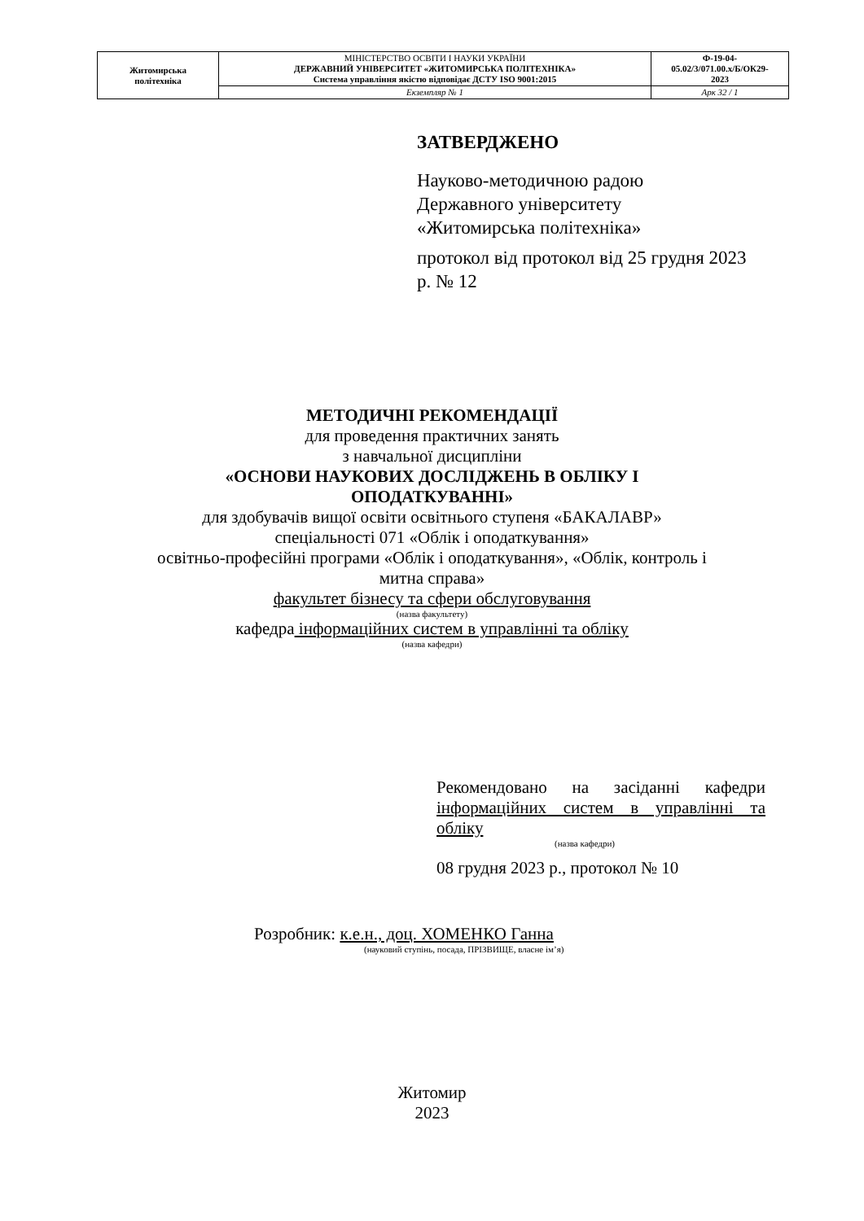| Житомирська політехніка | МІНІСТЕРСТВО ОСВІТИ І НАУКИ УКРАЇНИ ДЕРЖАВНИЙ УНІВЕРСИТЕТ «ЖИТОМИРСЬКА ПОЛІТЕХНІКА» Система управління якістю відповідає ДСТУ ISO 9001:2015 | Ф-19-04- 05.02/3/071.00.х/Б/ОК29- 2023 |
| | Екземпляр № 1 | Арк 32 / 1 |
ЗАТВЕРДЖЕНО
Науково-методичною радою
Державного університету
«Житомирська політехніка»
протокол від протокол від 25 грудня 2023 р. № 12
МЕТОДИЧНІ РЕКОМЕНДАЦІЇ
для проведення практичних занять
з навчальної дисципліни
«ОСНОВИ НАУКОВИХ ДОСЛІДЖЕНЬ В ОБЛІКУ І
ОПОДАТКУВАННІ»
для здобувачів вищої освіти освітнього ступеня «БАКАЛАВР»
спеціальності 071 «Облік і оподаткування»
освітньо-професійні програми «Облік і оподаткування», «Облік, контроль і
митна справа»
факультет бізнесу та сфери обслуговування
(назва факультету)
кафедра інформаційних систем в управлінні та обліку
(назва кафедри)
Рекомендовано на засіданні кафедри інформаційних систем в управлінні та обліку
(назва кафедри)
08 грудня 2023 р., протокол № 10
Розробник: к.е.н., доц. ХОМЕНКО Ганна
(науковий ступінь, посада, ПРІЗВИЩЕ, власне ім’я)
Житомир
2023